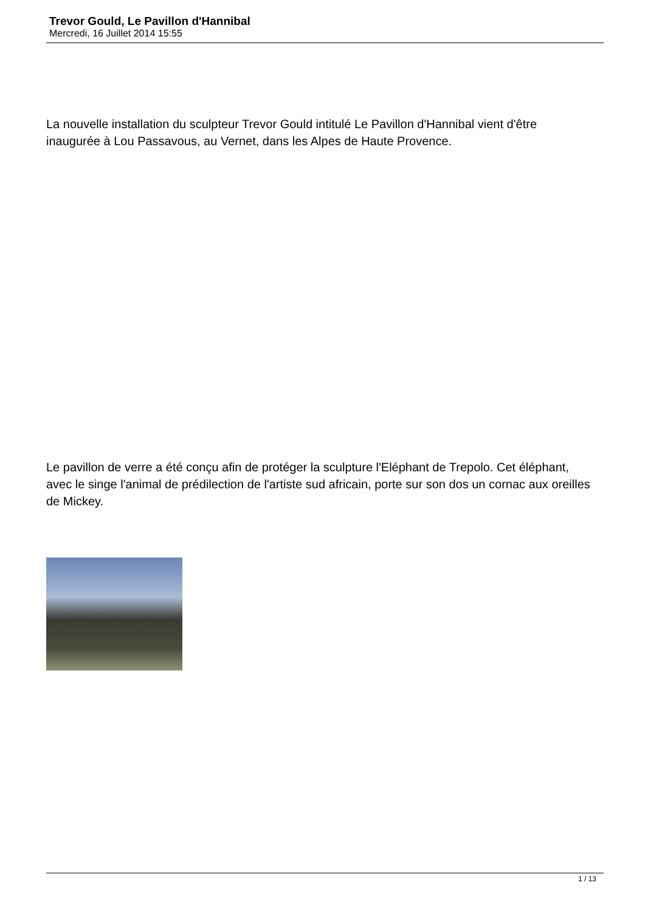Trevor Gould, Le Pavillon d'Hannibal
Mercredi, 16 Juillet 2014 15:55
La nouvelle installation du sculpteur Trevor Gould intitulé Le Pavillon d'Hannibal vient d'être inaugurée à Lou Passavous, au Vernet, dans les Alpes de Haute Provence.
Le pavillon de verre a été conçu afin de protéger la sculpture l'Eléphant de Trepolo. Cet éléphant, avec le singe l'animal de prédilection de l'artiste sud africain, porte sur son dos un cornac aux oreilles de Mickey.
1 / 13